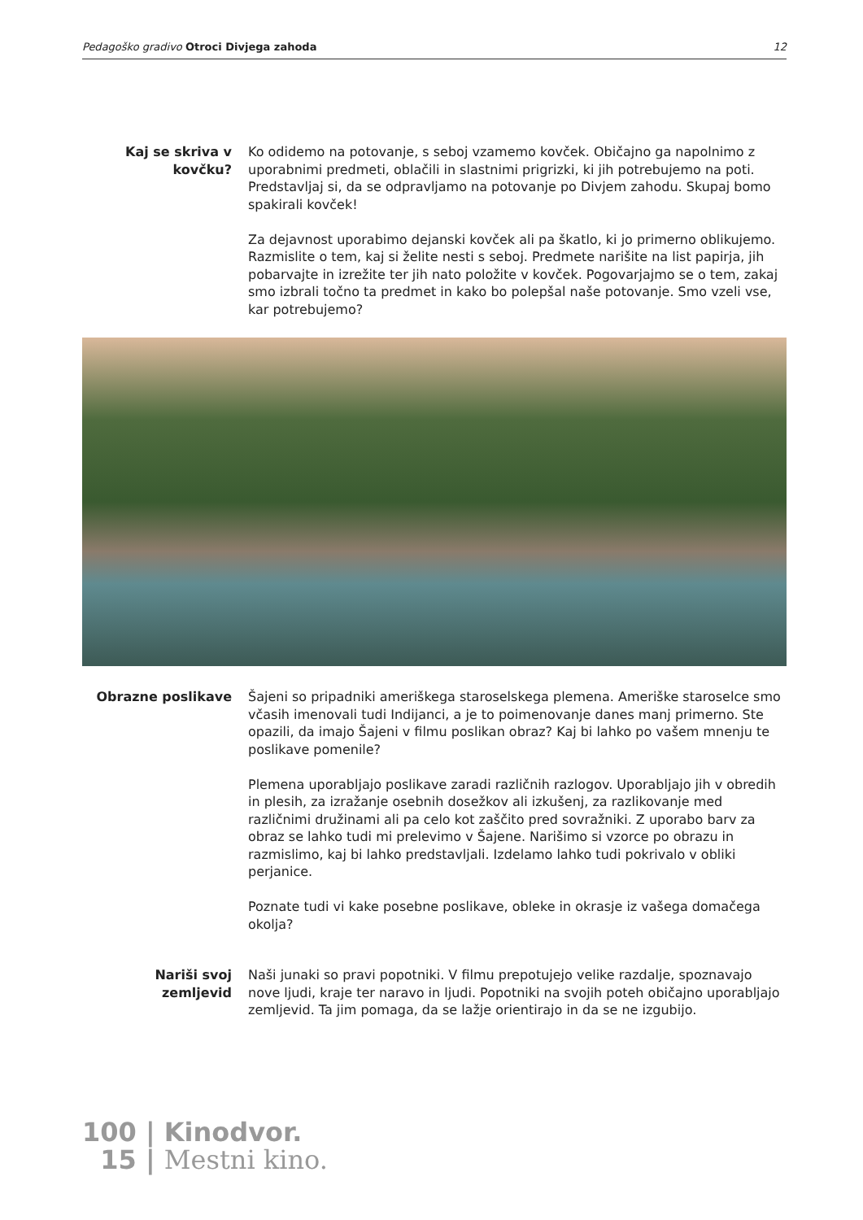Pedagoško gradivo Otroci Divjega zahoda
12
Kaj se skriva v kovčku?
Ko odidemo na potovanje, s seboj vzamemo kovček. Običajno ga napolnimo z uporabnimi predmeti, oblačili in slastnimi prigrizki, ki jih potrebujemo na poti. Predstavljaj si, da se odpravljamo na potovanje po Divjem zahodu. Skupaj bomo spakirali kovček!
Za dejavnost uporabimo dejanski kovček ali pa škatlo, ki jo primerno oblikujemo. Razmislite o tem, kaj si želite nesti s seboj. Predmete narišite na list papirja, jih pobarvajte in izrežite ter jih nato položite v kovček. Pogovarjajmo se o tem, zakaj smo izbrali točno ta predmet in kako bo polepšal naše potovanje. Smo vzeli vse, kar potrebujemo?
Obrazne poslikave Šajeni so pripadniki ameriškega staroselskega plemena. Ameriške staroselce smo včasih imenovali tudi Indijanci, a je to poimenovanje danes manj primerno. Ste opazili, da imajo Šajeni v filmu poslikan obraz? Kaj bi lahko po vašem mnenju te poslikave pomenile?
Plemena uporabljajo poslikave zaradi različnih razlogov. Uporabljajo jih v obredih in plesih, za izražanje osebnih dosežkov ali izkušenj, za razlikovanje med različnimi družinami ali pa celo kot zaščito pred sovražniki. Z uporabo barv za obraz se lahko tudi mi prelevimo v Šajene. Narišimo si vzorce po obrazu in razmislimo, kaj bi lahko predstavljali. Izdelamo lahko tudi pokrivalo v obliki perjanice.
Poznate tudi vi kake posebne poslikave, obleke in okrasje iz vašega domačega okolja?
Nariši svoj zemljevid
Naši junaki so pravi popotniki. V filmu prepotujejo velike razdalje, spoznavajo nove ljudi, kraje ter naravo in ljudi. Popotniki na svojih poteh običajno uporabljajo zemljevid. Ta jim pomaga, da se lažje orientirajo in da se ne izgubijo.
100 | Kinodvor.
15 | Mestni kino.